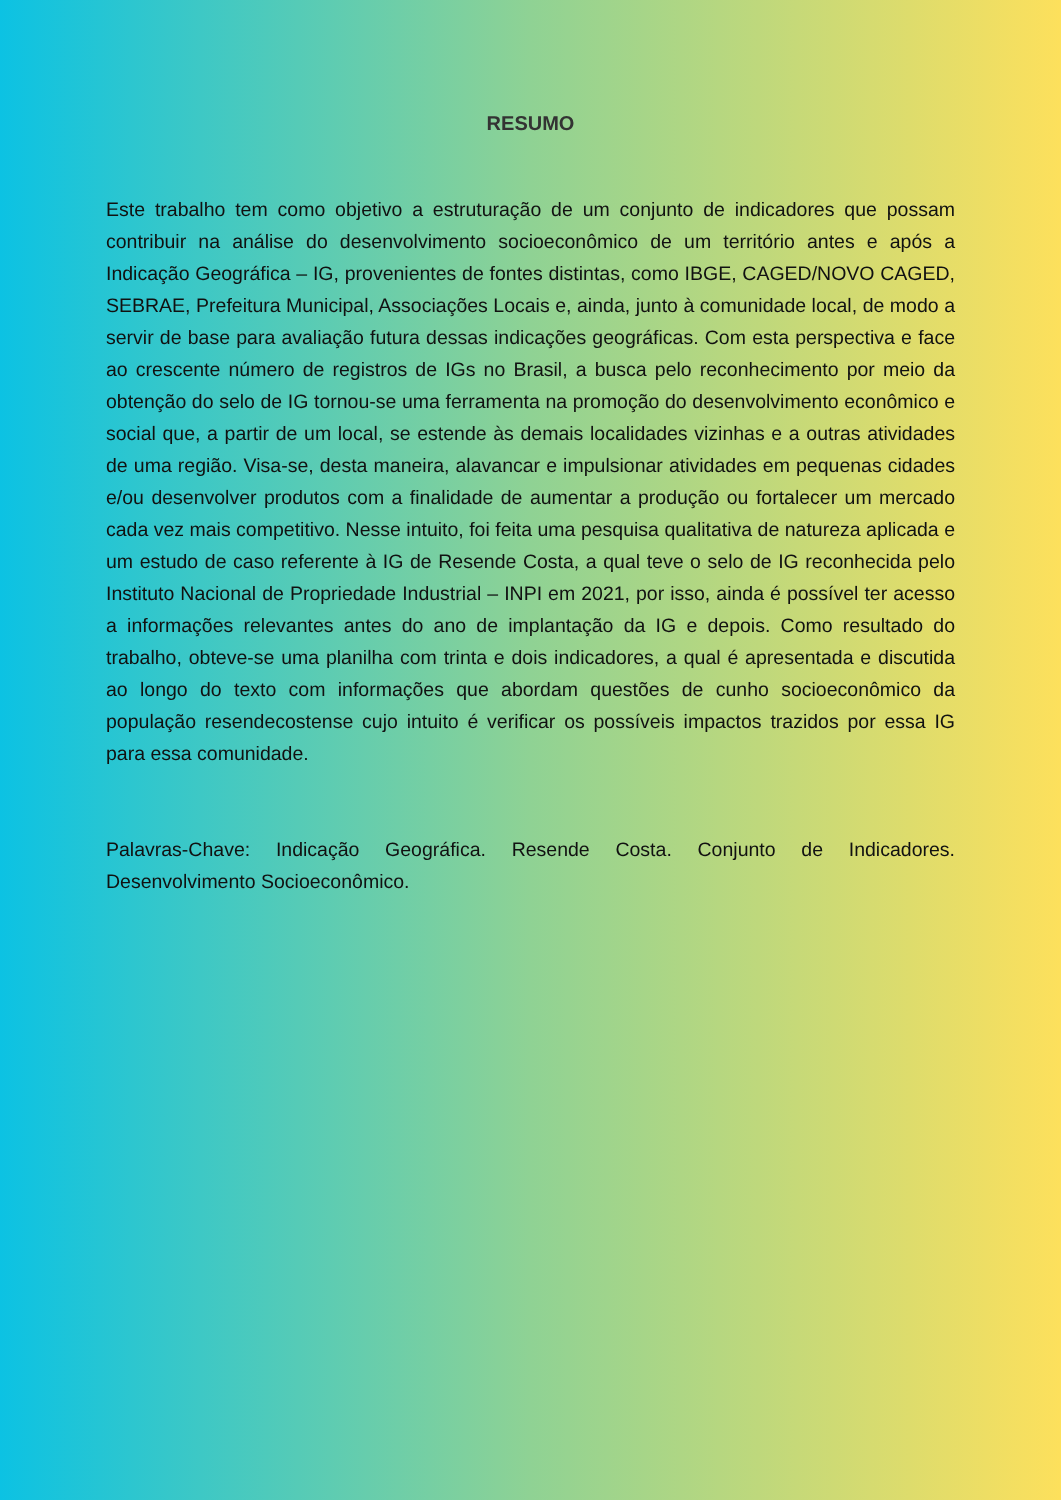RESUMO
Este trabalho tem como objetivo a estruturação de um conjunto de indicadores que possam contribuir na análise do desenvolvimento socioeconômico de um território antes e após a Indicação Geográfica – IG, provenientes de fontes distintas, como IBGE, CAGED/NOVO CAGED, SEBRAE, Prefeitura Municipal, Associações Locais e, ainda, junto à comunidade local, de modo a servir de base para avaliação futura dessas indicações geográficas. Com esta perspectiva e face ao crescente número de registros de IGs no Brasil, a busca pelo reconhecimento por meio da obtenção do selo de IG tornou-se uma ferramenta na promoção do desenvolvimento econômico e social que, a partir de um local, se estende às demais localidades vizinhas e a outras atividades de uma região. Visa-se, desta maneira, alavancar e impulsionar atividades em pequenas cidades e/ou desenvolver produtos com a finalidade de aumentar a produção ou fortalecer um mercado cada vez mais competitivo. Nesse intuito, foi feita uma pesquisa qualitativa de natureza aplicada e um estudo de caso referente à IG de Resende Costa, a qual teve o selo de IG reconhecida pelo Instituto Nacional de Propriedade Industrial – INPI em 2021, por isso, ainda é possível ter acesso a informações relevantes antes do ano de implantação da IG e depois. Como resultado do trabalho, obteve-se uma planilha com trinta e dois indicadores, a qual é apresentada e discutida ao longo do texto com informações que abordam questões de cunho socioeconômico da população resendecostense cujo intuito é verificar os possíveis impactos trazidos por essa IG para essa comunidade.
Palavras-Chave: Indicação Geográfica. Resende Costa. Conjunto de Indicadores. Desenvolvimento Socioeconômico.